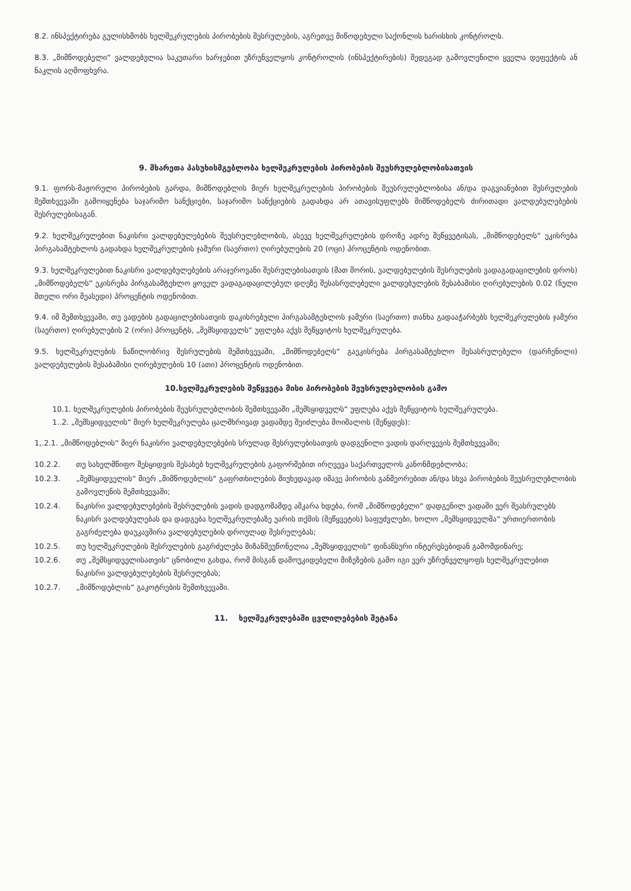8.2. ინსპექტირება გულისხმობს ხელშეკრულების პირობების შესრულების, აგრეთვე მიწოდებული საქონლის ხარისხის კონტროლს.
8.3. „მიმწოდებელი“ ვალდებულია საკუთარი ხარჯებით უზრუნველყოს კონტროლის (ინსპექტირების) შედეგად გამოვლენილი ყველა დეფექტის ან ნაკლის აღმოფხვრა.
9. მხარეთა პასუხისმგებლობა ხელშეკრულების პირობების შეუსრულებლობისათვის
9.1. ფორს-მაჟორული პირობების გარდა, მიმწოდებლის მიერ ხელშეკრულების პირობების შეუსრულებლობისა ან/და დაგვიანებით შესრულების შემთხვევაში გამოიყენება საჯარიმო სანქციები, საჯარიმო სანქციების გადახდა არ ათავისუფლებს მიმწოდებელს ძირითადი ვალდებულებების შესრულებისაგან.
9.2. ხელშეკრულებით ნაკისრი ვალდებულებების შეუსრულებლობის, ასევე ხელშეკრულების დროზე ადრე შეწყვეტისას, „მიმწოდებელს“ ეკისრება პირგასამტეხლოს გადახდა ხელშეკრულების ჯამური (საერთო) ღირებულების 20 (ოცი) პროცენტის ოდენობით.
9.3. ხელშეკრულებით ნაკისრი ვალდებულებების არაჯეროვანი შესრულებისათვის (მათ შორის, ვალდებულების შესრულების ვადაგადაცილების დროს) „მიმწოდებელს“ ეკისრება პირგასამტეხლო ყოველ ვადაგადაცილებულ დღეზე შესასრულებელი ვალდებულების შესაბამისი ღირებულების 0.02 (ნული მთელი ორი მეასედი) პროცენტის ოდენობით.
9.4. იმ შემთხვევაში, თუ ვადების გადაცილებისათვის დაკისრებული პირგასამტეხლოს ჯამური (საერთო) თანხა გადააჭარბებს ხელშეკრულების ჯამური (საერთო) ღირებულების 2 (ორი) პროცენტს, „შემსყიდველს“ უფლება აქვს შეწყვიტოს ხელშეკრულება.
9.5. ხელშეკრულების ნაწილობრივ შესრულების შემთხვევაში, „მიმწოდებელს“ გაეკისრება პირგასამტეხლო შესასრულებელი (დარჩენილი) ვალდებულების შესაბამისი ღირებულების 10 (ათი) პროცენტის ოდენობით.
10.ხელშეკრულების შეწყვეტა მისი პირობების შეუსრულებლობის გამო
10.1. ხელშეკრულების პირობების შეუსრულებლობის შემთხვევაში „შემსყიდველს“ უფლება აქვს შეწყვიტოს ხელშეკრულება.
1..2. „შემსყიდველის“ მიერ ხელშეკრულება ცალმხრივად ვადამდე შეიძლება მოიშალოს (შეწყდეს):
1,.2.1. „მიმწოდებლის“ მიერ ნაკისრი ვალდებულებების სრულად შესრულებისათვის დადგენილი ვადის დარღვევის შემთხვევაში;
10.2.2. თუ სახელმწიფო შესყიდვის შესახებ ხელშეკრულების გაფორმებით ირღვევა საქართველოს კანონმდებლობა;
10.2.3. „შემსყიდველის“ მიერ „მიმწოდებლის“ გაფრთხილების მიუხედავად იმავე პირობის განმეორებით ან/და სხვა პირობების შეუსრულებლობის გამოვლენის შემთხვევაში;
10.2.4. ნაკისრი ვალდებულებების შესრულების ვადის დადგომამდე აშკარა ხდება, რომ „მიმწოდებელი“ დადგენილ ვადაში ვერ შეასრულებს ნაკისრ ვალდებულებას და დადგება ხელშეკრულებაზე უარის თქმის (შეწყვეტის) საფუძვლები, ხოლო „შემსყიდველმა“ ურთიერთობის გაგრძელება დაუკავშირა ვალდებულების დროულად შესრულებას;
10.2.5. თუ ხელშეკრულების შესრულების გაგრძელება მიზანშეუწონელია „შემსყიდველის“ ფინანსური ინტერესებიდან გამომდინარე;
10.2.6. თუ „შემსყიდველისათვის“ ცნობილი გახდა, რომ მისგან დამოუკიდებელი მიზეზების გამო იგი ვერ უზრუნველყოფს ხელშეკრულებით ნაკისრი ვალდებულებების შესრულებას;
10.2.7. „მიმწოდებლის“ გაკოტრების შემთხვევაში.
11. ხელშეკრულებაში ცვლილებების შეტანა